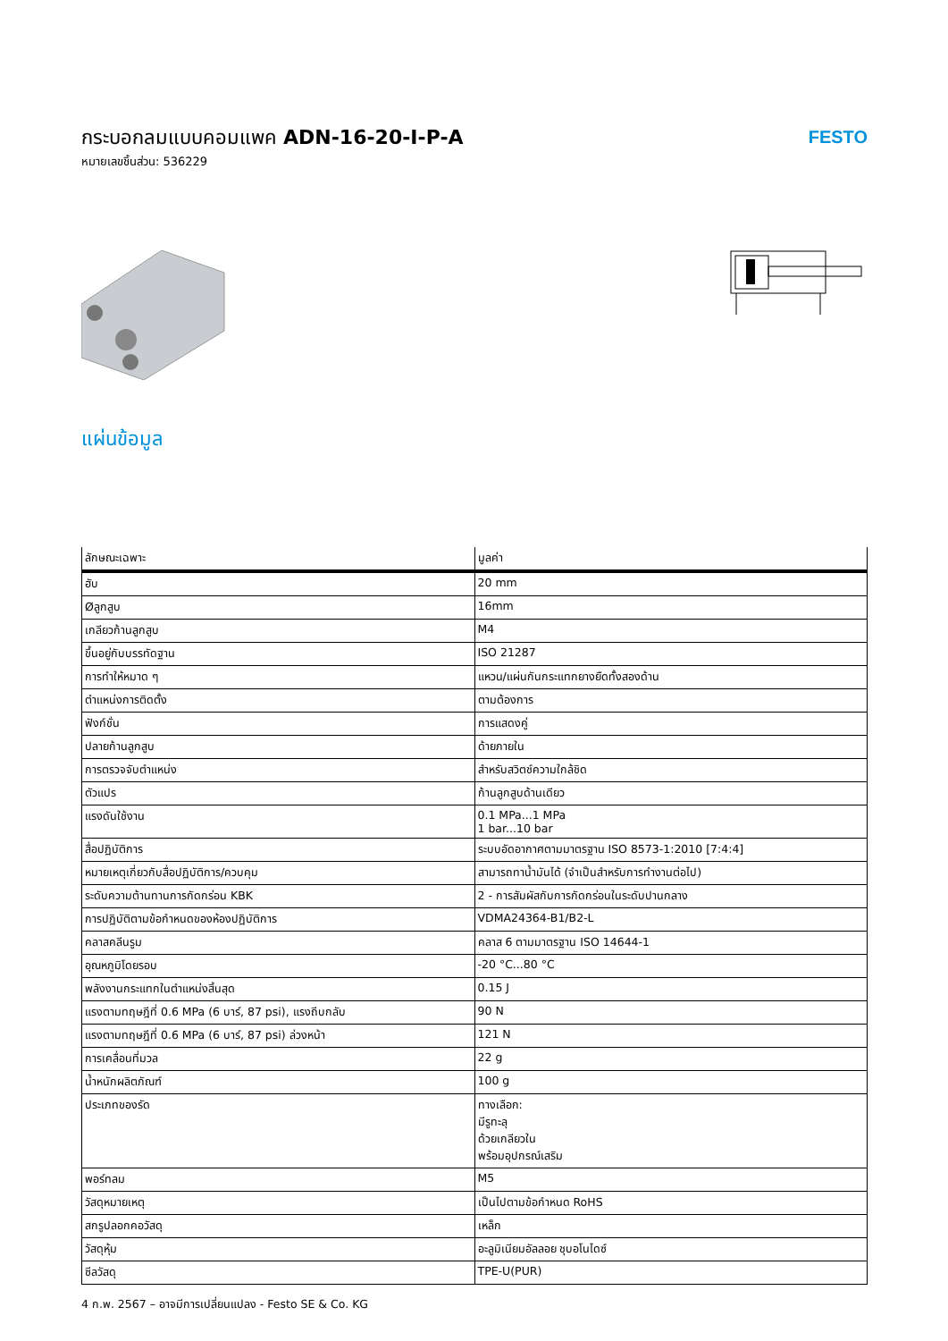กระบอกลมแบบคอมแพค ADN-16-20-I-P-A
หมายเลขชิ้นส่วน: 536229
FESTO
แผ่นข้อมูล
| ลักษณะเฉพาะ | มูลค่า |
| --- | --- |
| ฮับ | 20 mm |
| Øลูกสูบ | 16mm |
| เกลียวก้านลูกสูบ | M4 |
| ขึ้นอยู่กับบรรทัดฐาน | ISO 21287 |
| การทำให้หมาด ๆ | แหวน/แผ่นกันกระแทกยางยืดทั้งสองด้าน |
| ตำแหน่งการติดตั้ง | ตามต้องการ |
| ฟังก์ชั่น | การแสดงคู่ |
| ปลายก้านลูกสูบ | ด้ายภายใน |
| การตรวจจับตำแหน่ง | สำหรับสวิตช์ความใกล้ชิด |
| ตัวแปร | ก้านลูกสูบด้านเดียว |
| แรงดันใช้งาน | 0.1 MPa...1 MPa 1 bar...10 bar |
| สื่อปฏิบัติการ | ระบบอัดอากาศตามมาตรฐาน ISO 8573-1:2010 [7:4:4] |
| หมายเหตุเกี่ยวกับสื่อปฏิบัติการ/ควบคุม | สามารถทาน้ำมันได้ (จำเป็นสำหรับการทำงานต่อไป) |
| ระดับความต้านทานการกัดกร่อน KBK | 2 - การสัมผัสกับการกัดกร่อนในระดับปานกลาง |
| การปฏิบัติตามข้อกำหนดของห้องปฏิบัติการ | VDMA24364-B1/B2-L |
| คลาสคลีนรูม | คลาส 6 ตามมาตรฐาน ISO 14644-1 |
| อุณหภูมิโดยรอบ | -20 °C...80 °C |
| พลังงานกระแทกในตำแหน่งสิ้นสุด | 0.15 J |
| แรงตามทฤษฎีที่ 0.6 MPa (6 บาร์, 87 psi), แรงถีบกลับ | 90 N |
| แรงตามทฤษฎีที่ 0.6 MPa (6 บาร์, 87 psi) ล่วงหน้า | 121 N |
| การเคลื่อนที่มวล | 22 g |
| น้ำหนักผลิตภัณฑ์ | 100 g |
| ประเภทของรัด | ทางเลือก: มีรูทะลุ ด้วยเกลียวใน พร้อมอุปกรณ์เสริม |
| พอร์ทลม | M5 |
| วัสดุหมายเหตุ | เป็นไปตามข้อกำหนด RoHS |
| สกรูปลอกคอวัสดุ | เหล็ก |
| วัสดุหุ้ม | อะลูมิเนียมอัลลอย ชุบอโนไดซ์ |
| ซีลวัสดุ | TPE-U(PUR) |
4 ก.พ. 2567 – อาจมีการเปลี่ยนแปลง - Festo SE & Co. KG